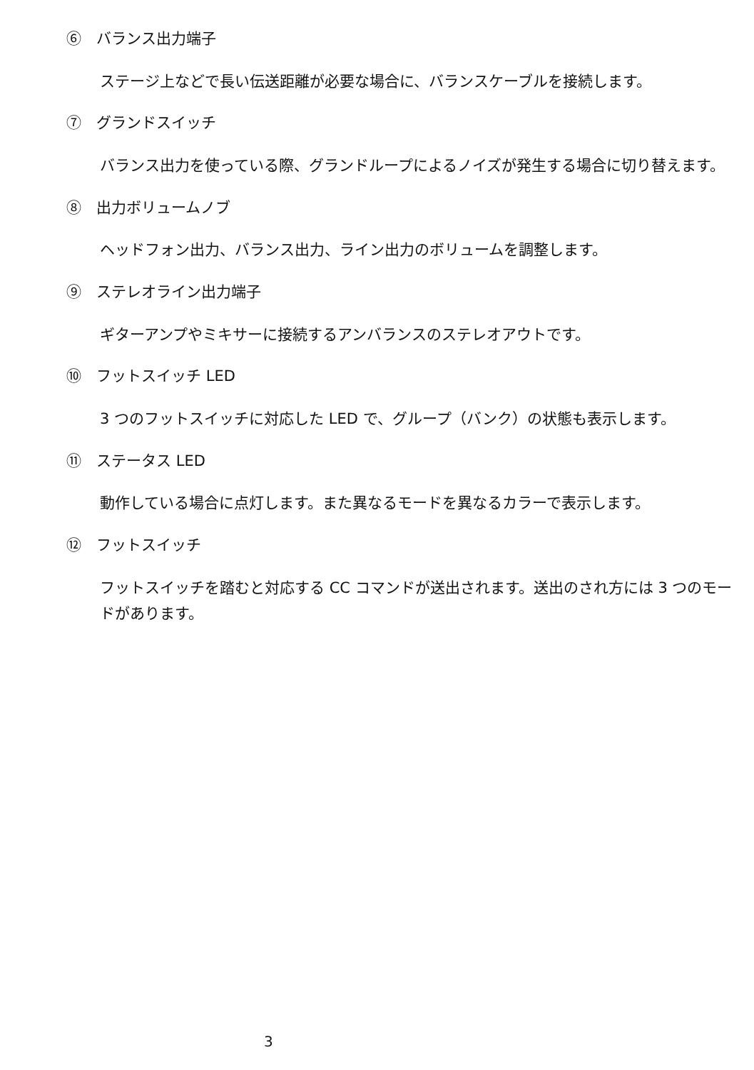⑥　バランス出力端子
ステージ上などで長い伝送距離が必要な場合に、バランスケーブルを接続します。
⑦　グランドスイッチ
バランス出力を使っている際、グランドループによるノイズが発生する場合に切り替えます。
⑧　出力ボリュームノブ
ヘッドフォン出力、バランス出力、ライン出力のボリュームを調整します。
⑨　ステレオライン出力端子
ギターアンプやミキサーに接続するアンバランスのステレオアウトです。
⑩　フットスイッチ LED
3 つのフットスイッチに対応した LED で、グループ（バンク）の状態も表示します。
⑪　ステータス LED
動作している場合に点灯します。また異なるモードを異なるカラーで表示します。
⑫　フットスイッチ
フットスイッチを踏むと対応する CC コマンドが送出されます。送出のされ方には 3 つのモードがあります。
3